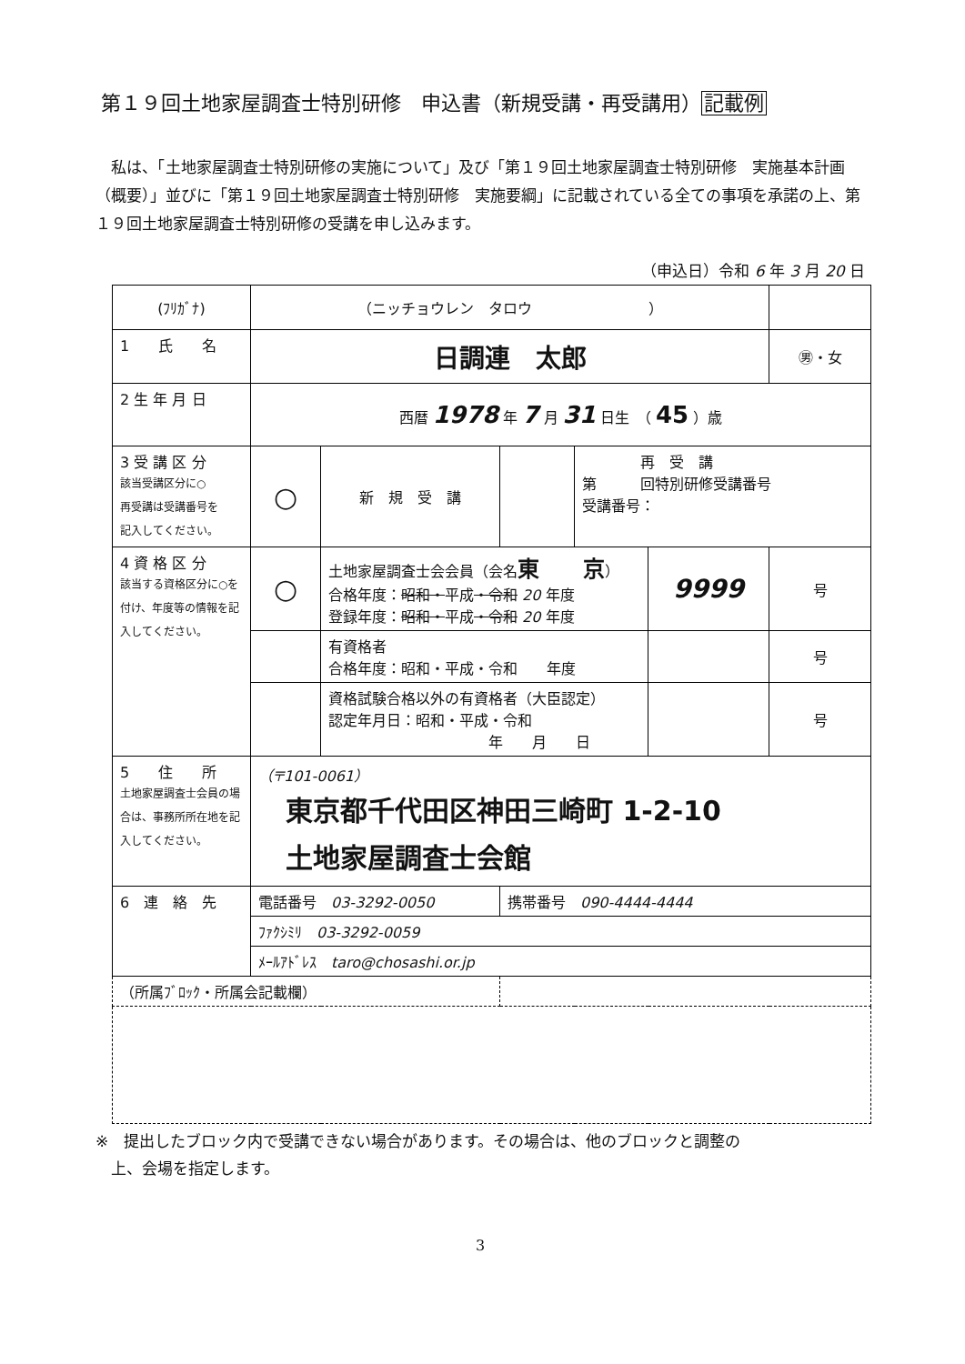第１９回土地家屋調査士特別研修　申込書（新規受講・再受講用）記載例
私は、「土地家屋調査士特別研修の実施について」及び「第１９回土地家屋調査士特別研修　実施基本計画（概要）」並びに「第１９回土地家屋調査士特別研修　実施要綱」に記載されている全ての事項を承諾の上、第１９回土地家屋調査士特別研修の受講を申し込みます。
（申込日）令和 6 年 3 月 20 日
| (ﾌﾘｶﾞﾅ) | （ニッチョウレン タロウ ） | | | | | |
| 1 氏 名 | 日調連 太郎 | | | | | ㊚・女 |
| 2 生 年 月 日 | 西暦 1978 年 7 月 31 日生 （ 45 ）歳 | | | | | |
| 3 受 講 区 分 該当受講区分に○ 再受講は受講番号を 記入してください。 | ○ | 新 規 受 講 | | 再 受 講 第 回特別研修受講番号 受講番号： | | |
| 4 資 格 区 分 該当する資格区分に○を付け、年度等の情報を記入してください。 | ○ | 土地家屋調査士会会員（会名 東 京 ） 合格年度： 昭和・ 平成 ・令和 20 年度 登録年度： 昭和・ 平成 ・令和 20 年度 | | | 9999 | 号 |
| | | 有資格者 合格年度：昭和・平成・令和 年度 | | | | 号 |
| | | 資格試験合格以外の有資格者（大臣認定） 認定年月日：昭和・平成・令和 年 月 日 | | | | 号 |
| 5 住 所 土地家屋調査士会員の場合は、事務所所在地を記入してください。 | （〒101-0061） 東京都千代田区神田三崎町 1-2-10 土地家屋調査士会館 | | | | | |
| 6 連 絡 先 | 電話番号 03-3292-0050 | | 携帯番号 090-4444-4444 | | | |
| | ﾌｧｸｼﾐﾘ 03-3292-0059 | | | | | |
| | ﾒｰﾙｱﾄﾞﾚｽ taro@chosashi.or.jp | | | | | |
| （所属ﾌﾞﾛｯｸ・所属会記載欄） | | | | | | |
※　提出したブロック内で受講できない場合があります。その場合は、他のブロックと調整の
　上、会場を指定します。
3